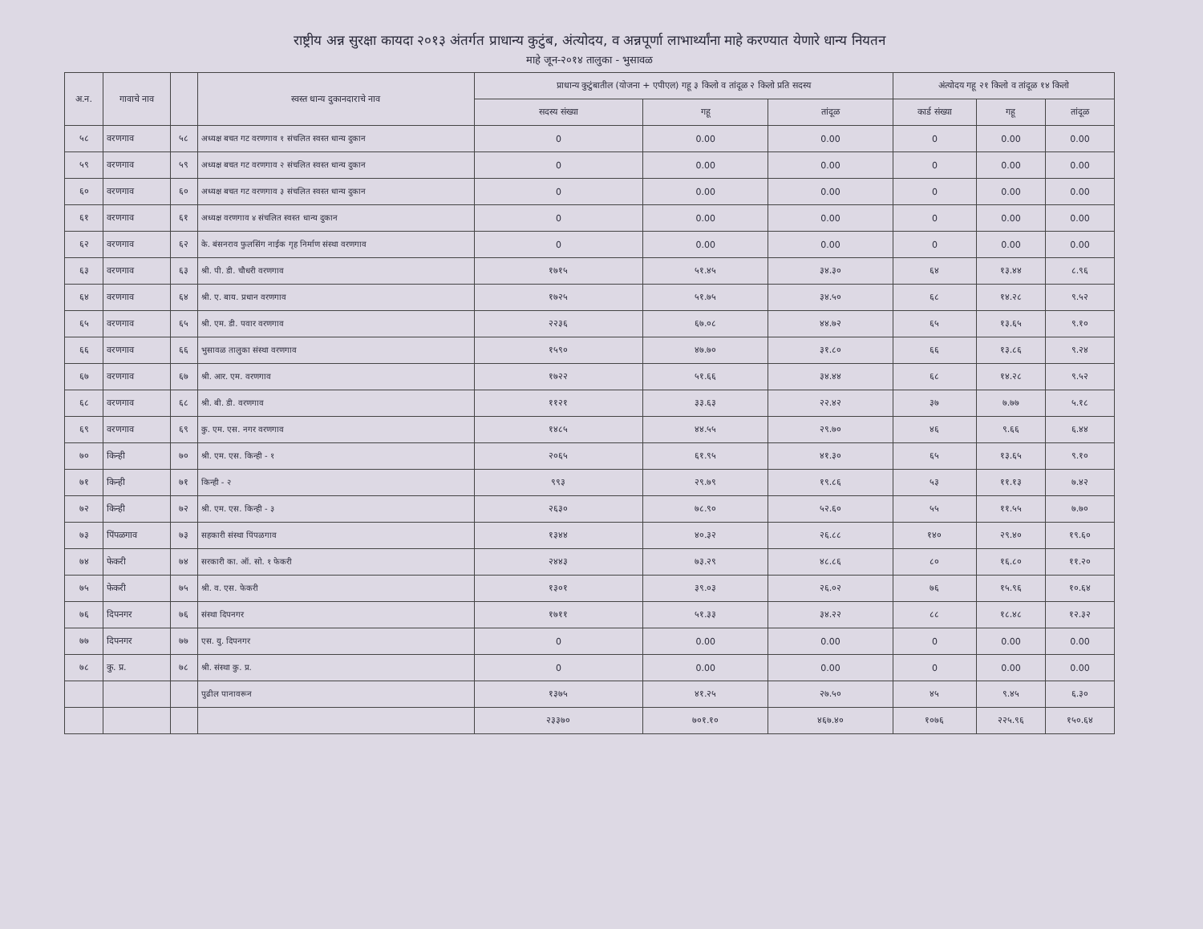राष्ट्रीय अन्न सुरक्षा कायदा २०१३ अंतर्गत प्राधान्य कुटुंब, अंत्योदय, व अन्नपूर्णा लाभार्थ्यांना माहे करण्यात येणारे धान्य नियतन
माहे जून-२०१४ तालुका - भुसावळ
| अ.न. | गावाचे नाव | | स्वस्त धान्य दुकानदाराचे नाव | प्राधान्य कुटुंबातील (योजना + एपीएल) गहू ३ किलो व तांदूळ २ किलो प्रति सदस्य | | | अंत्योदय गहू २१ किलो व तांदूळ १४ किलो | | |
| --- | --- | --- | --- | --- | --- | --- | --- | --- | --- |
| | | | | सदस्य संख्या | गहू | तांदूळ | कार्ड संख्या | गहू | तांदूळ |
| ५८ | वरणगाव | ५८ | अध्यक्ष बचत गट वरणगाव १ संचलित स्वस्त धान्य दुकान | 0 | 0.00 | 0.00 | 0 | 0.00 | 0.00 |
| ५९ | वरणगाव | ५९ | अध्यक्ष बचत गट वरणगाव २ संचलित स्वस्त धान्य दुकान | 0 | 0.00 | 0.00 | 0 | 0.00 | 0.00 |
| ६० | वरणगाव | ६० | अध्यक्ष बचत गट वरणगाव ३ संचलित स्वस्त धान्य दुकान | 0 | 0.00 | 0.00 | 0 | 0.00 | 0.00 |
| ६१ | वरणगाव | ६१ | अध्यक्ष वरणगाव ४ संचलित स्वस्त धान्य दुकान | 0 | 0.00 | 0.00 | 0 | 0.00 | 0.00 |
| ६२ | वरणगाव | ६२ | के. बंसनराव फुलसिंग नाईक गृह निर्माण संस्था वरणगाव | 0 | 0.00 | 0.00 | 0 | 0.00 | 0.00 |
| ६३ | वरणगाव | ६३ | श्री. पी. डी. चौधरी वरणगाव | १७१५ | ५१.४५ | ३४.३० | ६४ | १३.४४ | ८.९६ |
| ६४ | वरणगाव | ६४ | श्री. ए. बाय. प्रधान वरणगाव | १७२५ | ५१.७५ | ३४.५० | ६८ | १४.२८ | ९.५२ |
| ६५ | वरणगाव | ६५ | श्री. एम. डी. पवार वरणगाव | २२३६ | ६७.०८ | ४४.७२ | ६५ | १३.६५ | ९.१० |
| ६६ | वरणगाव | ६६ | भुसावळ तालुका संस्था वरणगाव | १५९० | ४७.७० | ३१.८० | ६६ | १३.८६ | ९.२४ |
| ६७ | वरणगाव | ६७ | श्री. आर. एम. वरणगाव | १७२२ | ५१.६६ | ३४.४४ | ६८ | १४.२८ | ९.५२ |
| ६८ | वरणगाव | ६८ | श्री. बी. डी. वरणगाव | ११२१ | ३३.६३ | २२.४२ | ३७ | ७.७७ | ५.१८ |
| ६९ | वरणगाव | ६९ | कु. एम. एस. नगर वरणगाव | १४८५ | ४४.५५ | २९.७० | ४६ | ९.६६ | ६.४४ |
| ७० | किन्ही | ७० | श्री. एम. एस. किन्ही - १ | २०६५ | ६१.९५ | ४१.३० | ६५ | १३.६५ | ९.१० |
| ७१ | किन्ही | ७१ | किन्ही - २ | ९९३ | २९.७९ | १९.८६ | ५३ | ११.१३ | ७.४२ |
| ७२ | किन्ही | ७२ | श्री. एम. एस. किन्ही - ३ | २६३० | ७८.९० | ५२.६० | ५५ | ११.५५ | ७.७० |
| ७३ | पिंपळगाव | ७३ | सहकारी संस्था पिंपळगाव | १३४४ | ४०.३२ | २६.८८ | १४० | २९.४० | १९.६० |
| ७४ | फेकरी | ७४ | सरकारी का. ऑ. सो. १ फेकरी | २४४३ | ७३.२९ | ४८.८६ | ८० | १६.८० | ११.२० |
| ७५ | फेकरी | ७५ | श्री. व. एस. फेकरी | १३०१ | ३९.०३ | २६.०२ | ७६ | १५.९६ | १०.६४ |
| ७६ | दिपनगर | ७६ | संस्था दिपनगर | १७११ | ५१.३३ | ३४.२२ | ८८ | १८.४८ | १२.३२ |
| ७७ | दिपनगर | ७७ | एस. यु. दिपनगर | 0 | 0.00 | 0.00 | 0 | 0.00 | 0.00 |
| ७८ | कु. प्र. | ७८ | श्री. संस्था कु. प्र. | 0 | 0.00 | 0.00 | 0 | 0.00 | 0.00 |
| | | | पुढील पानावरून | १३७५ | ४१.२५ | २७.५० | ४५ | ९.४५ | ६.३० |
| | | | | २३३७० | ७०१.१० | ४६७.४० | १०७६ | २२५.९६ | १५०.६४ |